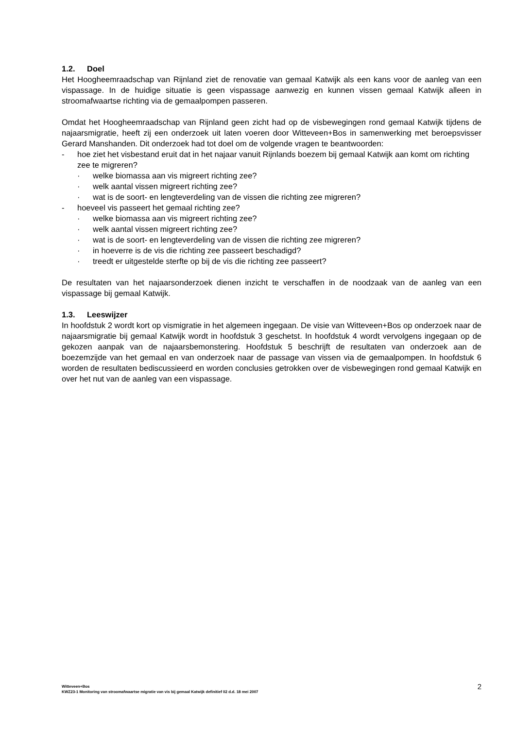1.2. Doel
Het Hoogheemraadschap van Rijnland ziet de renovatie van gemaal Katwijk als een kans voor de aanleg van een vispassage. In de huidige situatie is geen vispassage aanwezig en kunnen vissen gemaal Katwijk alleen in stroomafwaartse richting via de gemaalpompen passeren.
Omdat het Hoogheemraadschap van Rijnland geen zicht had op de visbewegingen rond gemaal Katwijk tijdens de najaarsmigratie, heeft zij een onderzoek uit laten voeren door Witteveen+Bos in samenwerking met beroepsvisser Gerard Manshanden. Dit onderzoek had tot doel om de volgende vragen te beantwoorden:
- hoe ziet het visbestand eruit dat in het najaar vanuit Rijnlands boezem bij gemaal Katwijk aan komt om richting zee te migreren?
· welke biomassa aan vis migreert richting zee?
· welk aantal vissen migreert richting zee?
· wat is de soort- en lengteverdeling van de vissen die richting zee migreren?
- hoeveel vis passeert het gemaal richting zee?
· welke biomassa aan vis migreert richting zee?
· welk aantal vissen migreert richting zee?
· wat is de soort- en lengteverdeling van de vissen die richting zee migreren?
· in hoeverre is de vis die richting zee passeert beschadigd?
· treedt er uitgestelde sterfte op bij de vis die richting zee passeert?
De resultaten van het najaarsonderzoek dienen inzicht te verschaffen in de noodzaak van de aanleg van een vispassage bij gemaal Katwijk.
1.3. Leeswijzer
In hoofdstuk 2 wordt kort op vismigratie in het algemeen ingegaan. De visie van Witteveen+Bos op onderzoek naar de najaarsmigratie bij gemaal Katwijk wordt in hoofdstuk 3 geschetst. In hoofdstuk 4 wordt vervolgens ingegaan op de gekozen aanpak van de najaarsbemonstering. Hoofdstuk 5 beschrijft de resultaten van onderzoek aan de boezemzijde van het gemaal en van onderzoek naar de passage van vissen via de gemaalpompen. In hoofdstuk 6 worden de resultaten bediscussieerd en worden conclusies getrokken over de visbewegingen rond gemaal Katwijk en over het nut van de aanleg van een vispassage.
Witteveen+Bos
KWZ23-1 Monitoring van stroomafwaartse migratie van vis bij gemaal Katwijk definitief 02 d.d. 18 mei 2007
2